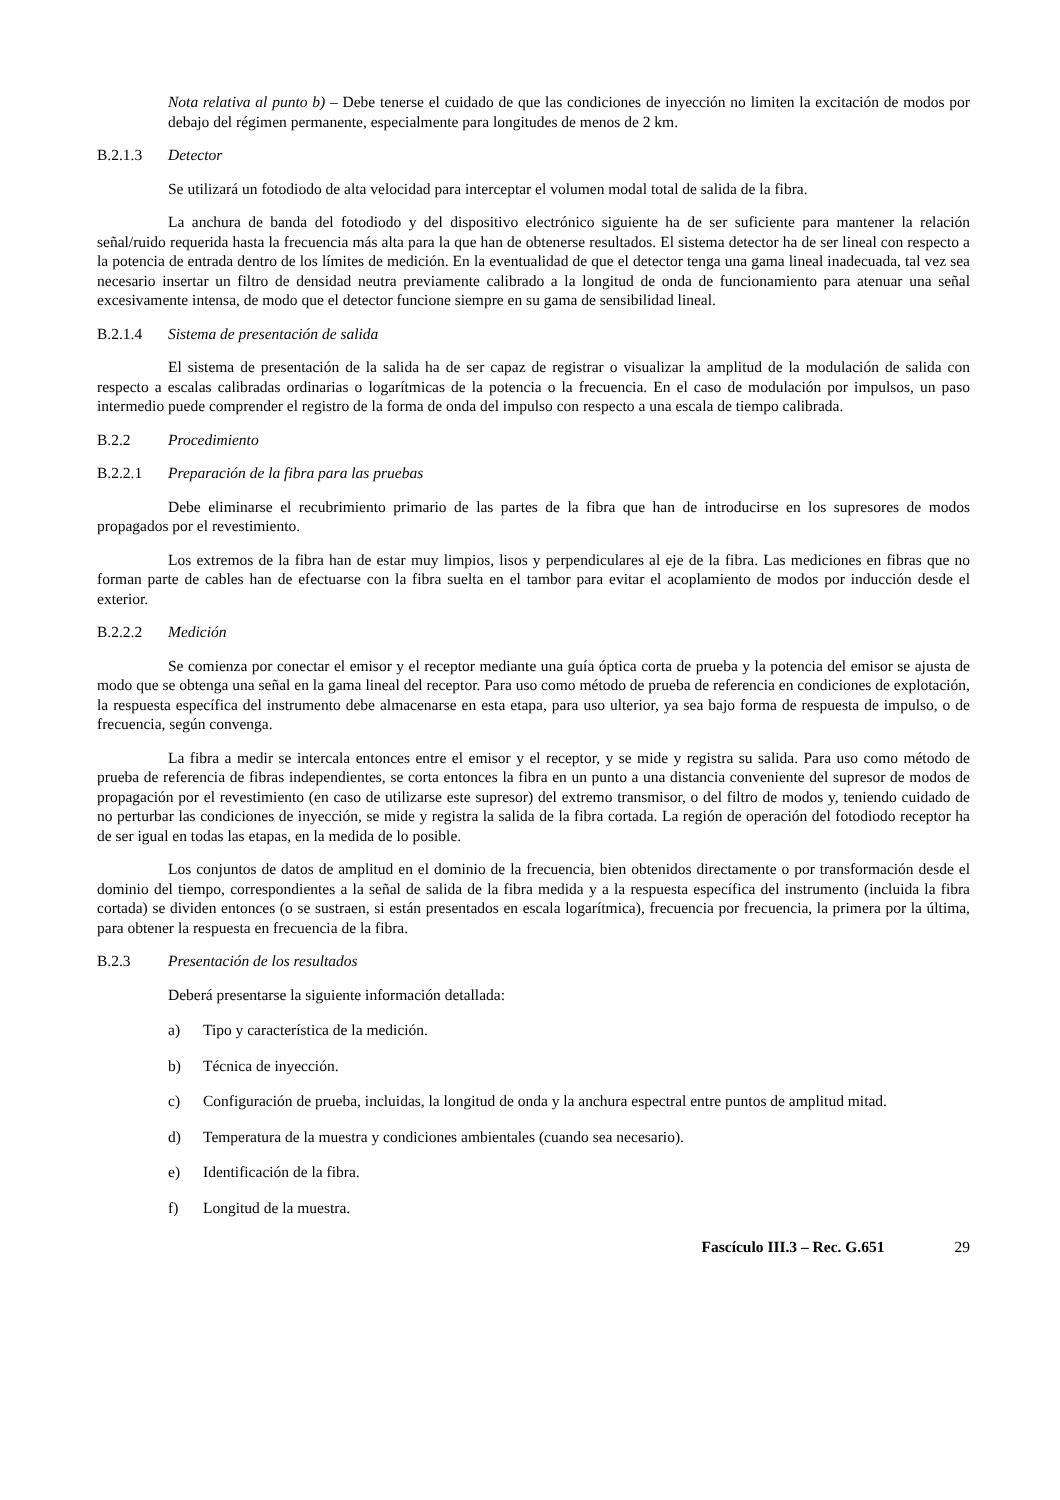Nota relativa al punto b) – Debe tenerse el cuidado de que las condiciones de inyección no limiten la excitación de modos por debajo del régimen permanente, especialmente para longitudes de menos de 2 km.
B.2.1.3 Detector
Se utilizará un fotodiodo de alta velocidad para interceptar el volumen modal total de salida de la fibra.
La anchura de banda del fotodiodo y del dispositivo electrónico siguiente ha de ser suficiente para mantener la relación señal/ruido requerida hasta la frecuencia más alta para la que han de obtenerse resultados. El sistema detector ha de ser lineal con respecto a la potencia de entrada dentro de los límites de medición. En la eventualidad de que el detector tenga una gama lineal inadecuada, tal vez sea necesario insertar un filtro de densidad neutra previamente calibrado a la longitud de onda de funcionamiento para atenuar una señal excesivamente intensa, de modo que el detector funcione siempre en su gama de sensibilidad lineal.
B.2.1.4 Sistema de presentación de salida
El sistema de presentación de la salida ha de ser capaz de registrar o visualizar la amplitud de la modulación de salida con respecto a escalas calibradas ordinarias o logarítmicas de la potencia o la frecuencia. En el caso de modulación por impulsos, un paso intermedio puede comprender el registro de la forma de onda del impulso con respecto a una escala de tiempo calibrada.
B.2.2 Procedimiento
B.2.2.1 Preparación de la fibra para las pruebas
Debe eliminarse el recubrimiento primario de las partes de la fibra que han de introducirse en los supresores de modos propagados por el revestimiento.
Los extremos de la fibra han de estar muy limpios, lisos y perpendiculares al eje de la fibra. Las mediciones en fibras que no forman parte de cables han de efectuarse con la fibra suelta en el tambor para evitar el acoplamiento de modos por inducción desde el exterior.
B.2.2.2 Medición
Se comienza por conectar el emisor y el receptor mediante una guía óptica corta de prueba y la potencia del emisor se ajusta de modo que se obtenga una señal en la gama lineal del receptor. Para uso como método de prueba de referencia en condiciones de explotación, la respuesta específica del instrumento debe almacenarse en esta etapa, para uso ulterior, ya sea bajo forma de respuesta de impulso, o de frecuencia, según convenga.
La fibra a medir se intercala entonces entre el emisor y el receptor, y se mide y registra su salida. Para uso como método de prueba de referencia de fibras independientes, se corta entonces la fibra en un punto a una distancia conveniente del supresor de modos de propagación por el revestimiento (en caso de utilizarse este supresor) del extremo transmisor, o del filtro de modos y, teniendo cuidado de no perturbar las condiciones de inyección, se mide y registra la salida de la fibra cortada. La región de operación del fotodiodo receptor ha de ser igual en todas las etapas, en la medida de lo posible.
Los conjuntos de datos de amplitud en el dominio de la frecuencia, bien obtenidos directamente o por transformación desde el dominio del tiempo, correspondientes a la señal de salida de la fibra medida y a la respuesta específica del instrumento (incluida la fibra cortada) se dividen entonces (o se sustraen, si están presentados en escala logarítmica), frecuencia por frecuencia, la primera por la última, para obtener la respuesta en frecuencia de la fibra.
B.2.3 Presentación de los resultados
Deberá presentarse la siguiente información detallada:
a) Tipo y característica de la medición.
b) Técnica de inyección.
c) Configuración de prueba, incluidas, la longitud de onda y la anchura espectral entre puntos de amplitud mitad.
d) Temperatura de la muestra y condiciones ambientales (cuando sea necesario).
e) Identificación de la fibra.
f) Longitud de la muestra.
Fascículo III.3 – Rec. G.651 29